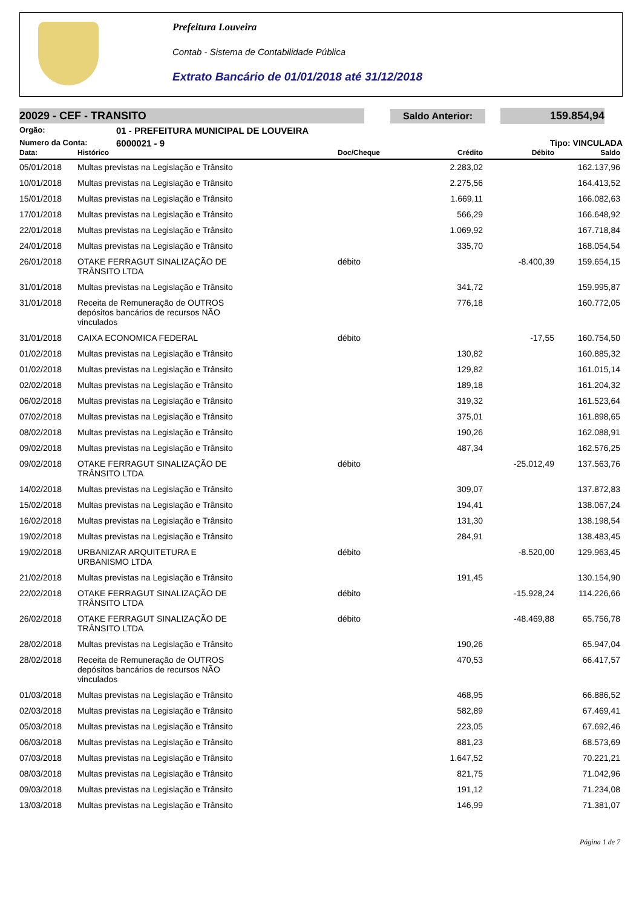Prefeitura Louveira
Contab - Sistema de Contabilidade Pública
Extrato Bancário de 01/01/2018 até 31/12/2018
20029 - CEF - TRANSITO Saldo Anterior: 159.854,94
Orgão: 01 - PREFEITURA MUNICIPAL DE LOUVEIRA
Numero da Conta: 6000021 - 9 Tipo: VINCULADA
| Data: | Histórico | Doc/Cheque | Crédito | Débito | Saldo |
| --- | --- | --- | --- | --- | --- |
| 05/01/2018 | Multas previstas na Legislação e Trânsito | | 2.283,02 | | 162.137,96 |
| 10/01/2018 | Multas previstas na Legislação e Trânsito | | 2.275,56 | | 164.413,52 |
| 15/01/2018 | Multas previstas na Legislação e Trânsito | | 1.669,11 | | 166.082,63 |
| 17/01/2018 | Multas previstas na Legislação e Trânsito | | 566,29 | | 166.648,92 |
| 22/01/2018 | Multas previstas na Legislação e Trânsito | | 1.069,92 | | 167.718,84 |
| 24/01/2018 | Multas previstas na Legislação e Trânsito | | 335,70 | | 168.054,54 |
| 26/01/2018 | OTAKE FERRAGUT SINALIZAÇÃO DE TRÂNSITO LTDA | débito | | -8.400,39 | 159.654,15 |
| 31/01/2018 | Multas previstas na Legislação e Trânsito | | 341,72 | | 159.995,87 |
| 31/01/2018 | Receita de Remuneração de OUTROS depósitos bancários de recursos NÃO vinculados | | 776,18 | | 160.772,05 |
| 31/01/2018 | CAIXA ECONOMICA FEDERAL | débito | | -17,55 | 160.754,50 |
| 01/02/2018 | Multas previstas na Legislação e Trânsito | | 130,82 | | 160.885,32 |
| 01/02/2018 | Multas previstas na Legislação e Trânsito | | 129,82 | | 161.015,14 |
| 02/02/2018 | Multas previstas na Legislação e Trânsito | | 189,18 | | 161.204,32 |
| 06/02/2018 | Multas previstas na Legislação e Trânsito | | 319,32 | | 161.523,64 |
| 07/02/2018 | Multas previstas na Legislação e Trânsito | | 375,01 | | 161.898,65 |
| 08/02/2018 | Multas previstas na Legislação e Trânsito | | 190,26 | | 162.088,91 |
| 09/02/2018 | Multas previstas na Legislação e Trânsito | | 487,34 | | 162.576,25 |
| 09/02/2018 | OTAKE FERRAGUT SINALIZAÇÃO DE TRÂNSITO LTDA | débito | | -25.012,49 | 137.563,76 |
| 14/02/2018 | Multas previstas na Legislação e Trânsito | | 309,07 | | 137.872,83 |
| 15/02/2018 | Multas previstas na Legislação e Trânsito | | 194,41 | | 138.067,24 |
| 16/02/2018 | Multas previstas na Legislação e Trânsito | | 131,30 | | 138.198,54 |
| 19/02/2018 | Multas previstas na Legislação e Trânsito | | 284,91 | | 138.483,45 |
| 19/02/2018 | URBANIZAR ARQUITETURA E URBANISMO LTDA | débito | | -8.520,00 | 129.963,45 |
| 21/02/2018 | Multas previstas na Legislação e Trânsito | | 191,45 | | 130.154,90 |
| 22/02/2018 | OTAKE FERRAGUT SINALIZAÇÃO DE TRÂNSITO LTDA | débito | | -15.928,24 | 114.226,66 |
| 26/02/2018 | OTAKE FERRAGUT SINALIZAÇÃO DE TRÂNSITO LTDA | débito | | -48.469,88 | 65.756,78 |
| 28/02/2018 | Multas previstas na Legislação e Trânsito | | 190,26 | | 65.947,04 |
| 28/02/2018 | Receita de Remuneração de OUTROS depósitos bancários de recursos NÃO vinculados | | 470,53 | | 66.417,57 |
| 01/03/2018 | Multas previstas na Legislação e Trânsito | | 468,95 | | 66.886,52 |
| 02/03/2018 | Multas previstas na Legislação e Trânsito | | 582,89 | | 67.469,41 |
| 05/03/2018 | Multas previstas na Legislação e Trânsito | | 223,05 | | 67.692,46 |
| 06/03/2018 | Multas previstas na Legislação e Trânsito | | 881,23 | | 68.573,69 |
| 07/03/2018 | Multas previstas na Legislação e Trânsito | | 1.647,52 | | 70.221,21 |
| 08/03/2018 | Multas previstas na Legislação e Trânsito | | 821,75 | | 71.042,96 |
| 09/03/2018 | Multas previstas na Legislação e Trânsito | | 191,12 | | 71.234,08 |
| 13/03/2018 | Multas previstas na Legislação e Trânsito | | 146,99 | | 71.381,07 |
Página 1 de 7